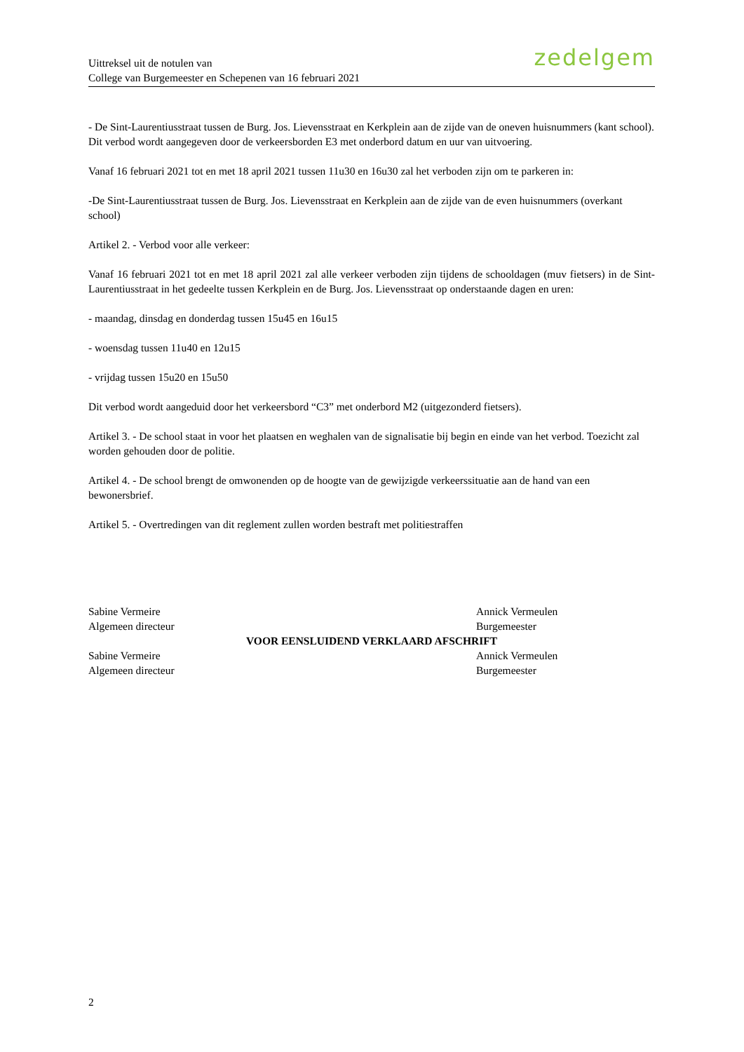Uittreksel uit de notulen van
College van Burgemeester en Schepenen van 16 februari 2021
zedelgem
- De Sint-Laurentiusstraat tussen de Burg. Jos. Lievensstraat en Kerkplein aan de zijde van de oneven huisnummers (kant school). Dit verbod wordt aangegeven door de verkeersborden E3 met onderbord datum en uur van uitvoering.
Vanaf 16 februari 2021 tot en met 18 april 2021 tussen 11u30 en 16u30 zal het verboden zijn om te parkeren in:
-De Sint-Laurentiusstraat tussen de Burg. Jos. Lievensstraat en Kerkplein aan de zijde van de even huisnummers (overkant school)
Artikel 2. - Verbod voor alle verkeer:
Vanaf 16 februari 2021 tot en met 18 april 2021 zal alle verkeer verboden zijn tijdens de schooldagen (muv fietsers) in de Sint-Laurentiusstraat in het gedeelte tussen Kerkplein en de Burg. Jos. Lievensstraat op onderstaande dagen en uren:
- maandag, dinsdag en donderdag tussen 15u45 en 16u15
- woensdag tussen 11u40 en 12u15
- vrijdag tussen 15u20 en 15u50
Dit verbod wordt aangeduid door het verkeersbord “C3” met onderbord M2 (uitgezonderd fietsers).
Artikel 3. - De school staat in voor het plaatsen en weghalen van de signalisatie bij begin en einde van het verbod. Toezicht zal worden gehouden door de politie.
Artikel 4. - De school brengt de omwonenden op de hoogte van de gewijzigde verkeerssituatie aan de hand van een bewonersbrief.
Artikel 5. - Overtredingen van dit reglement zullen worden bestraft met politiestraffen
Sabine Vermeire
Algemeen directeur
Annick Vermeulen
Burgemeester
VOOR EENSLUIDEND VERKLAARD AFSCHRIFT
Sabine Vermeire
Algemeen directeur
Annick Vermeulen
Burgemeester
2